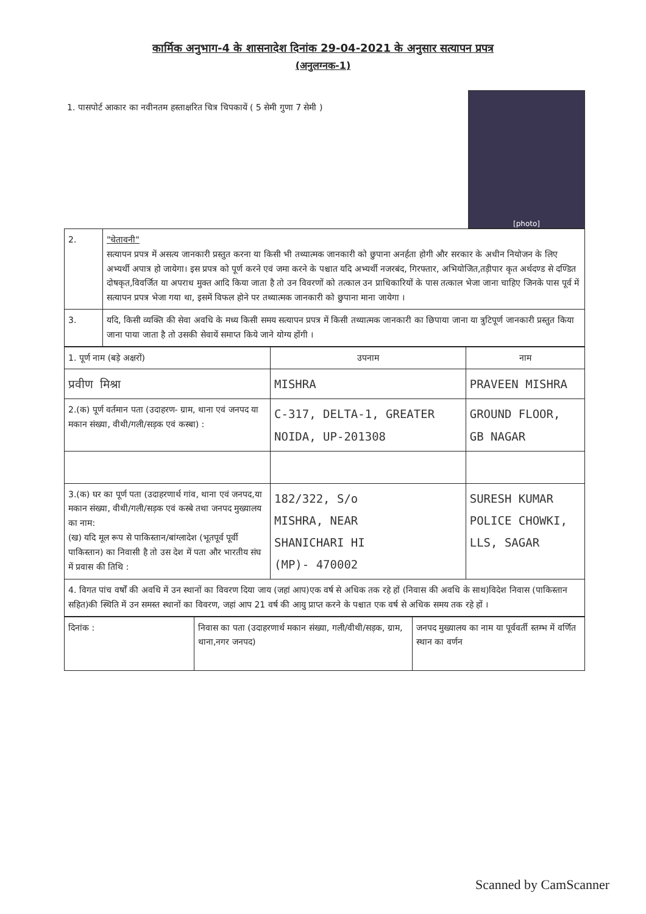कार्मिक अनुभाग-4 के शासनादेश दिनांक 29-04-2021 के अनुसार सत्यापन प्रपत्र
(अनुलग्नक-1)
1. पासपोर्ट आकार का नवीनतम हस्ताक्षरित चित्र चिपकायें ( 5 सेमी गुणा 7 सेमी )
[photo]
| 2. | "चेतावनी" सत्यापन प्रपत्र में असत्य जानकारी प्रस्तुत करना या किसी भी तथ्यात्मक जानकारी को छुपाना अनर्हता होगी और सरकार के अधीन नियोजन के लिए अभ्यर्थी अपात्र हो जायेगा। इस प्रपत्र को पूर्ण करने एवं जमा करने के पश्चात यदि अभ्यर्थी नजरबंद, गिरफ्तार, अभियोजित,तड़ीपार कृत अर्थदण्ड से दण्डित दोषकृत,विवर्जित या अपराध मुक्त आदि किया जाता है तो उन विवरणों को तत्काल उन प्राधिकारियों के पास तत्काल भेजा जाना चाहिए जिनके पास पूर्व में सत्यापन प्रपत्र भेजा गया था, इसमें विफल होने पर तथ्यात्मक जानकारी को छुपाना माना जायेगा । |
| 3. | यदि, किसी व्यक्ति की सेवा अवधि के मध्य किसी समय सत्यापन प्रपत्र में किसी तथ्यात्मक जानकारी का छिपाया जाना या त्रुटिपूर्ण जानकारी प्रस्तुत किया जाना पाया जाता है तो उसकी सेवायें समाप्त किये जाने योग्य होंगी । |
| 1. पूर्ण नाम (बड़े अक्षरों) | उपनाम | नाम |
| प्रवीण मिश्रा | MISHRA | PRAVEEN MISHRA |
| 2.(क) पूर्ण वर्तमान पता (उदाहरण- ग्राम, थाना एवं जनपद या मकान संख्या, वीथी/गली/सड़क एवं कस्बा) : | C-317, DELTA-1, GREATER NOIDA, UP-201308 | GROUND FLOOR, GB NAGAR |
| 3.(क) घर का पूर्ण पता (उदाहरणार्थ गांव, थाना एवं जनपद,या मकान संख्या, वीथी/गली/सड़क एवं कस्बे तथा जनपद मुख्यालय का नाम: (ख) यदि मूल रूप से पाकिस्तान/बांग्लादेश (भूतपूर्व पूर्वी पाकिस्तान) का निवासी है तो उस देश में पता और भारतीय संघ में प्रवास की तिथि : | 182/322, S/o MISHRA, NEAR SHANICHARI HI (MP)- 470002 | SURESH KUMAR POLICE CHOWKI, LLS, SAGAR |
| 4. विगत पांच वर्षों की अवधि में उन स्थानों का विवरण दिया जाय (जहां आप)एक वर्ष से अधिक तक रहे हों (निवास की अवधि के साथ)विदेश निवास (पाकिस्तान सहित)की स्थिति में उन समस्त स्थानों का विवरण, जहां आप 21 वर्ष की आयु प्राप्त करने के पश्चात एक वर्ष से अधिक समय तक रहे हों । | | |
| दिनांक : | निवास का पता (उदाहरणार्थ मकान संख्या, गली/वीथी/सड़क, ग्राम, थाना,नगर जनपद) | जनपद मुख्यालय का नाम या पूर्ववर्ती स्तम्भ में वर्णित स्थान का वर्णन |
Scanned by CamScanner